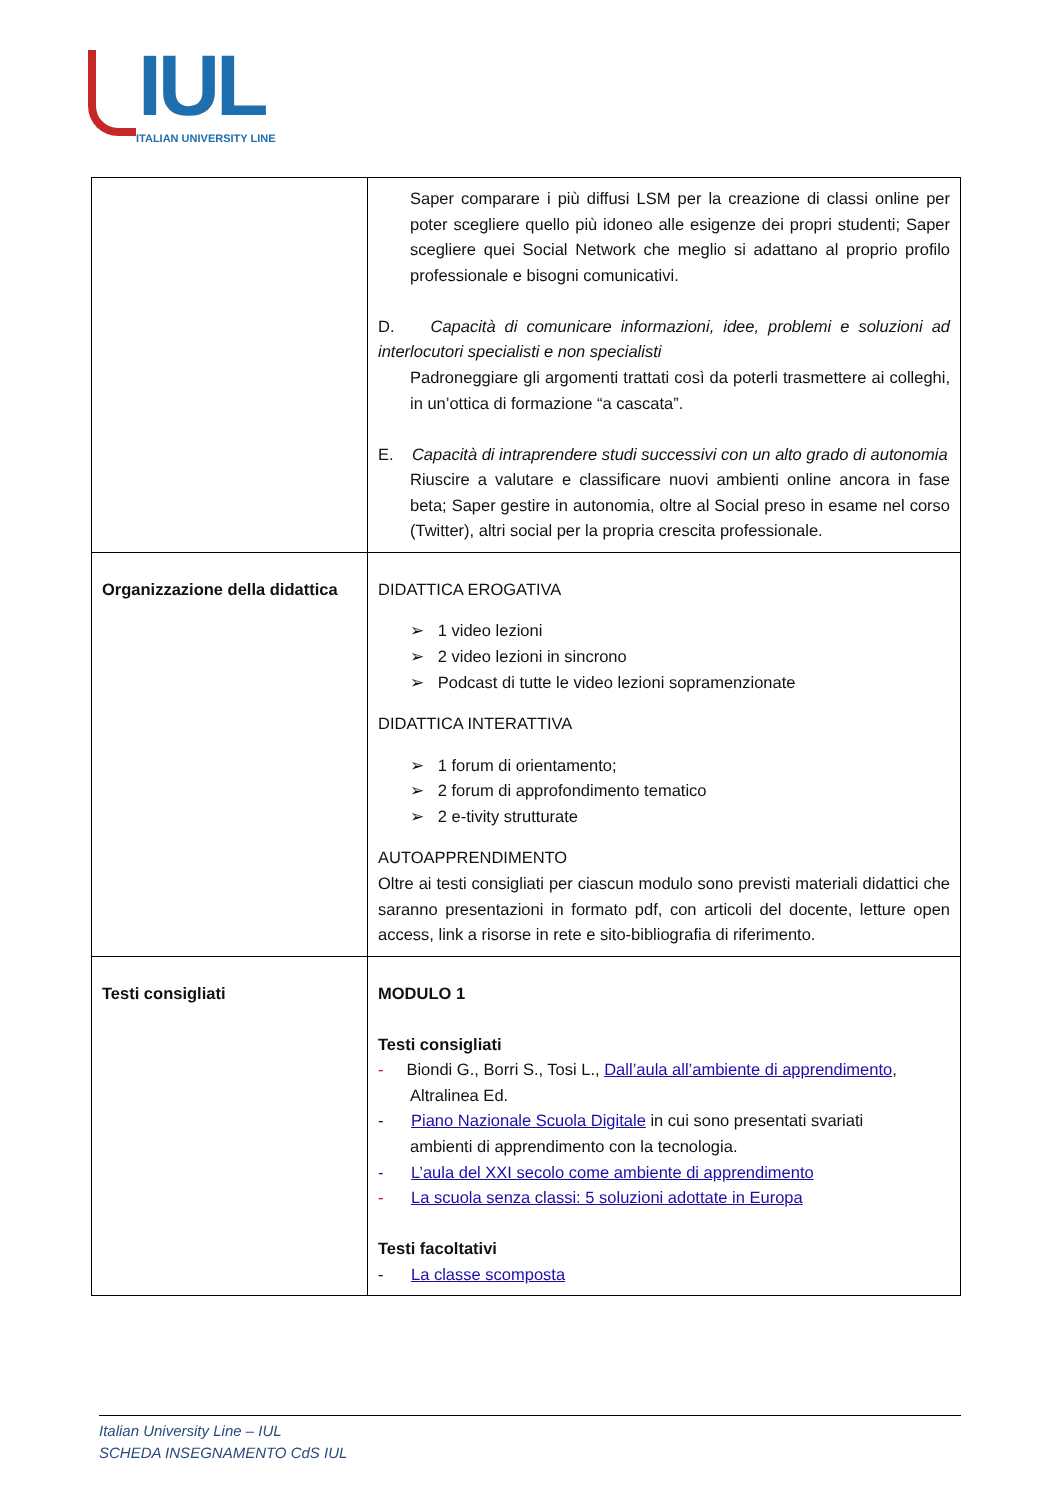IUL
ITALIAN UNIVERSITY LINE
| | Saper comparare i più diffusi LSM per la creazione di classi online per poter scegliere quello più idoneo alle esigenze dei propri studenti; Saper scegliere quei Social Network che meglio si adattano al proprio profilo professionale e bisogni comunicativi. D. Capacità di comunicare informazioni, idee, problemi e soluzioni ad interlocutori specialisti e non specialisti Padroneggiare gli argomenti trattati così da poterli trasmettere ai colleghi, in un’ottica di formazione “a cascata”. E. Capacità di intraprendere studi successivi con un alto grado di autonomia Riuscire a valutare e classificare nuovi ambienti online ancora in fase beta; Saper gestire in autonomia, oltre al Social preso in esame nel corso (Twitter), altri social per la propria crescita professionale. |
| Organizzazione della didattica | DIDATTICA EROGATIVA ➢ 1 video lezioni ➢ 2 video lezioni in sincrono ➢ Podcast di tutte le video lezioni sopramenzionate DIDATTICA INTERATTIVA ➢ 1 forum di orientamento; ➢ 2 forum di approfondimento tematico ➢ 2 e-tivity strutturate AUTOAPPRENDIMENTO Oltre ai testi consigliati per ciascun modulo sono previsti materiali didattici che saranno presentazioni in formato pdf, con articoli del docente, letture open access, link a risorse in rete e sito-bibliografia di riferimento. |
| Testi consigliati | MODULO 1 Testi consigliati - Biondi G., Borri S., Tosi L., Dall’aula all’ambiente di apprendimento , Altralinea Ed. - Piano Nazionale Scuola Digitale in cui sono presentati svariati ambienti di apprendimento con la tecnologia. - L’aula del XXI secolo come ambiente di apprendimento - La scuola senza classi: 5 soluzioni adottate in Europa Testi facoltativi - La classe scomposta |
Italian University Line – IUL
SCHEDA INSEGNAMENTO CdS IUL